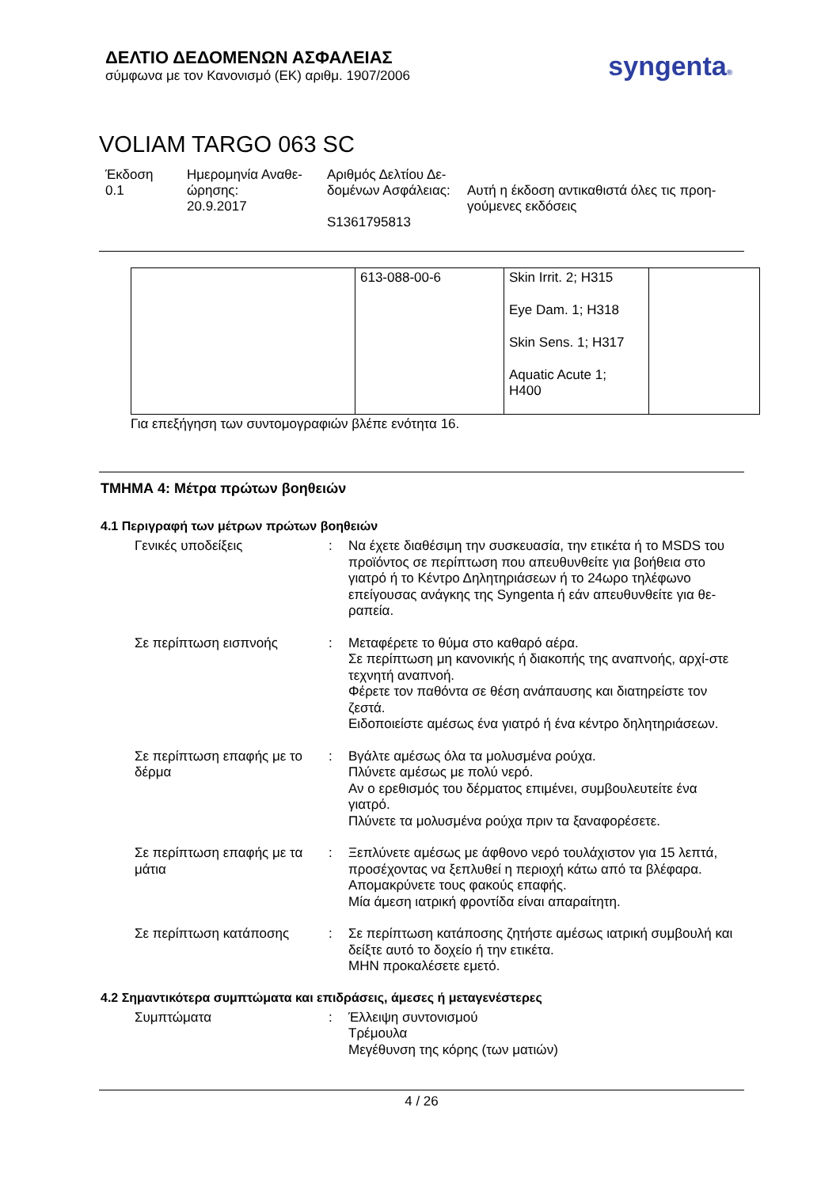ΔΕΛΤΙΟ ΔΕΔΟΜΕΝΩΝ ΑΣΦΑΛΕΙΑΣ
σύμφωνα με τον Κανονισμό (ΕΚ) αριθμ. 1907/2006
syngenta®
VOLIAM TARGO 063 SC
Έκδοση
0.1
Ημερομηνία Αναθε-
ώρησης:
20.9.2017
Αριθμός Δελτίου Δε-
δομένων Ασφάλειας:
S1361795813
Αυτή η έκδοση αντικαθιστά όλες τις προη-
γούμενες εκδόσεις
| | 613-088-00-6 | Skin Irrit. 2; H315 Eye Dam. 1; H318 Skin Sens. 1; H317 Aquatic Acute 1; H400 | |
Για επεξήγηση των συντομογραφιών βλέπε ενότητα 16.
ΤΜΗΜΑ 4: Μέτρα πρώτων βοηθειών
4.1 Περιγραφή των μέτρων πρώτων βοηθειών
Γενικές υποδείξεις : Να έχετε διαθέσιμη την συσκευασία, την ετικέτα ή το MSDS του προϊόντος σε περίπτωση που απευθυνθείτε για βοήθεια στο γιατρό ή το Κέντρο Δηλητηριάσεων ή το 24ωρο τηλέφωνο επείγουσας ανάγκης της Syngenta ή εάν απευθυνθείτε για θε-ραπεία.
Σε περίπτωση εισπνοής : Μεταφέρετε το θύμα στο καθαρό αέρα.
Σε περίπτωση μη κανονικής ή διακοπής της αναπνοής, αρχί-στε τεχνητή αναπνοή.
Φέρετε τον παθόντα σε θέση ανάπαυσης και διατηρείστε τον ζεστά.
Ειδοποιείστε αμέσως ένα γιατρό ή ένα κέντρο δηλητηριάσεων.
Σε περίπτωση επαφής με το δέρμα
: Βγάλτε αμέσως όλα τα μολυσμένα ρούχα.
Πλύνετε αμέσως με πολύ νερό.
Αν ο ερεθισμός του δέρματος επιμένει, συμβουλευτείτε ένα γιατρό.
Πλύνετε τα μολυσμένα ρούχα πριν τα ξαναφορέσετε.
Σε περίπτωση επαφής με τα μάτια
: Ξεπλύνετε αμέσως με άφθονο νερό τουλάχιστον για 15 λεπτά, προσέχοντας να ξεπλυθεί η περιοχή κάτω από τα βλέφαρα.
Απομακρύνετε τους φακούς επαφής.
Μία άμεση ιατρική φροντίδα είναι απαραίτητη.
Σε περίπτωση κατάποσης : Σε περίπτωση κατάποσης ζητήστε αμέσως ιατρική συμβουλή και δείξτε αυτό το δοχείο ή την ετικέτα.
ΜΗΝ προκαλέσετε εμετό.
4.2 Σημαντικότερα συμπτώματα και επιδράσεις, άμεσες ή μεταγενέστερες
Συμπτώματα : Έλλειψη συντονισμού
Τρέμουλα
Μεγέθυνση της κόρης (των ματιών)
4 / 26